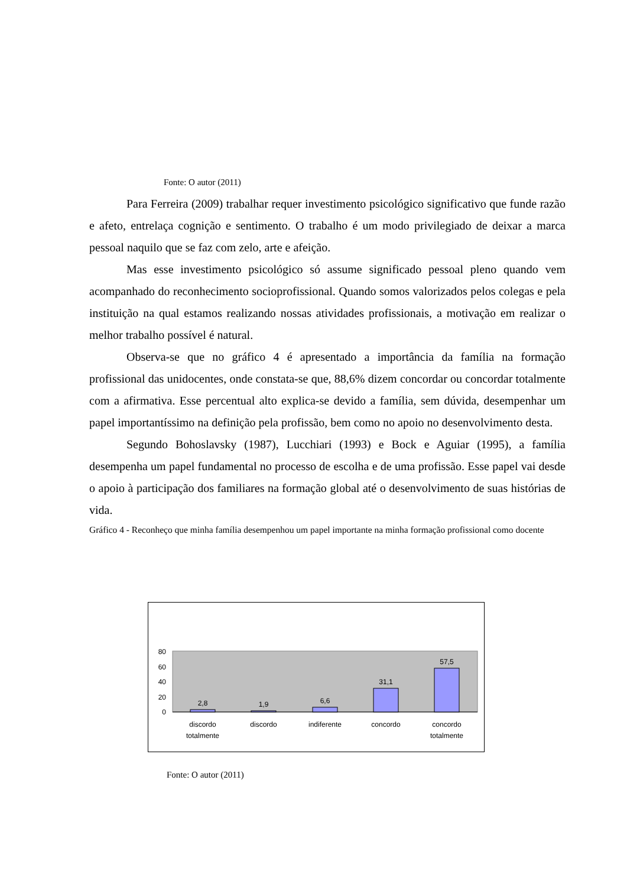Fonte: O autor (2011)
Para Ferreira (2009) trabalhar requer investimento psicológico significativo que funde razão e afeto, entrelaça cognição e sentimento. O trabalho é um modo privilegiado de deixar a marca pessoal naquilo que se faz com zelo, arte e afeição.
Mas esse investimento psicológico só assume significado pessoal pleno quando vem acompanhado do reconhecimento socioprofissional. Quando somos valorizados pelos colegas e pela instituição na qual estamos realizando nossas atividades profissionais, a motivação em realizar o melhor trabalho possível é natural.
Observa-se que no gráfico 4 é apresentado a importância da família na formação profissional das unidocentes, onde constata-se que, 88,6% dizem concordar ou concordar totalmente com a afirmativa. Esse percentual alto explica-se devido a família, sem dúvida, desempenhar um papel importantíssimo na definição pela profissão, bem como no apoio no desenvolvimento desta.
Segundo Bohoslavsky (1987), Lucchiari (1993) e Bock e Aguiar (1995), a família desempenha um papel fundamental no processo de escolha e de uma profissão. Esse papel vai desde o apoio à participação dos familiares na formação global até o desenvolvimento de suas histórias de vida.
Gráfico 4 - Reconheço que minha família desempenhou um papel importante na minha formação profissional como docente
80
60
40
20
0
2,8
1,9
6,6
31,1
57,5
discordo
totalmente
discordo
indiferente
concordo
concordo
totalmente
Fonte: O autor (2011)